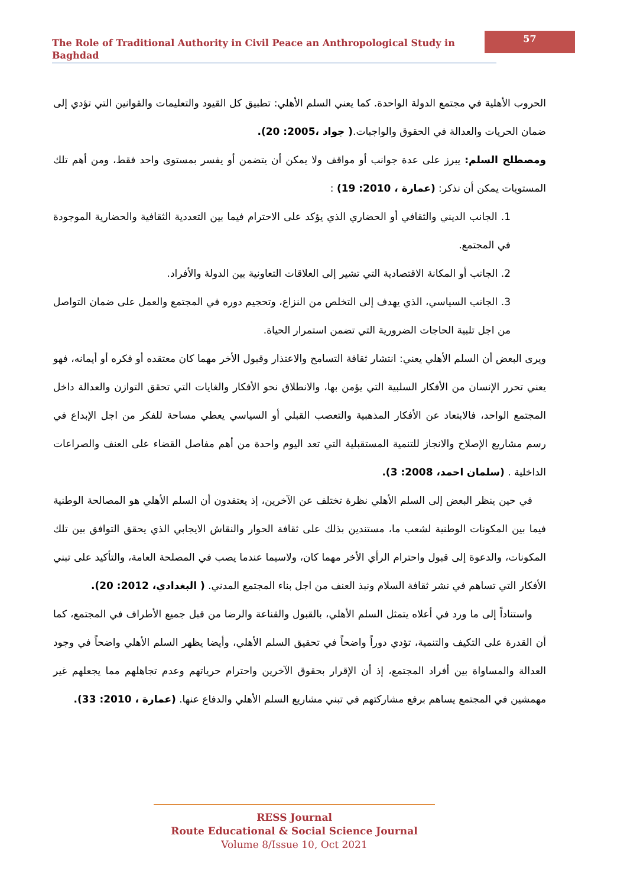The Role of Traditional Authority in Civil Peace an Anthropological Study in Baghdad
57
الحروب الأهلية في مجتمع الدولة الواحدة. كما يعني السلم الأهلي: تطبيق كل القيود والتعليمات والقوانين التي تؤدي إلى ضمان الحريات والعدالة في الحقوق والواجبات.( جواد ،2005: 20).
ومصطلح السلم: يبرز على عدة جوانب أو مواقف ولا يمكن أن يتضمن أو يفسر بمستوى واحد فقط، ومن أهم تلك المستويات يمكن أن نذكر: (عمارة ، 2010: 19) :
1. الجانب الديني والثقافي أو الحضاري الذي يؤكد على الاحترام فيما بين التعددية الثقافية والحضارية الموجودة في المجتمع.
2. الجانب أو المكانة الاقتصادية التي تشير إلى العلاقات التعاونية بين الدولة والأفراد.
3. الجانب السياسي، الذي يهدف إلى التخلص من النزاع، وتحجيم دوره في المجتمع والعمل على ضمان التواصل من اجل تلبية الحاجات الضرورية التي تضمن استمرار الحياة.
ويرى البعض أن السلم الأهلي يعني: انتشار ثقافة التسامح والاعتذار وقبول الأخر مهما كان معتقده أو فكره أو أيمانه، فهو يعني تحرر الإنسان من الأفكار السلبية التي يؤمن بها، والانطلاق نحو الأفكار والغايات التي تحقق التوازن والعدالة داخل المجتمع الواحد، فالابتعاد عن الأفكار المذهبية والتعصب القبلي أو السياسي يعطي مساحة للفكر من اجل الإبداع في رسم مشاريع الإصلاح والانجاز للتنمية المستقبلية التي تعد اليوم واحدة من أهم مفاصل القضاء على العنف والصراعات الداخلية . (سلمان احمد، 2008: 3).
في حين ينظر البعض إلى السلم الأهلي نظرة تختلف عن الآخرين، إذ يعتقدون أن السلم الأهلي هو المصالحة الوطنية فيما بين المكونات الوطنية لشعب ما، مستندين بذلك على ثقافة الحوار والنقاش الايجابي الذي يحقق التوافق بين تلك المكونات، والدعوة إلى قبول واحترام الرأي الأخر مهما كان، ولاسيما عندما يصب في المصلحة العامة، والتأكيد على تبني الأفكار التي تساهم في نشر ثقافة السلام ونبذ العنف من اجل بناء المجتمع المدني. ( البغدادي، 2012: 20).
واستناداً إلى ما ورد في أعلاه يتمثل السلم الأهلي، بالقبول والقناعة والرضا من قبل جميع الأطراف في المجتمع، كما أن القدرة على التكيف والتنمية، تؤدي دوراً واضحاً في تحقيق السلم الأهلي، وأيضا يظهر السلم الأهلي واضحاً في وجود العدالة والمساواة بين أفراد المجتمع، إذ أن الإقرار بحقوق الآخرين واحترام حرياتهم وعدم تجاهلهم مما يجعلهم غير مهمشين في المجتمع يساهم برفع مشاركتهم في تبني مشاريع السلم الأهلي والدفاع عنها. (عمارة ، 2010: 33).
RESS Journal
Route Educational & Social Science Journal
Volume 8/Issue 10, Oct 2021